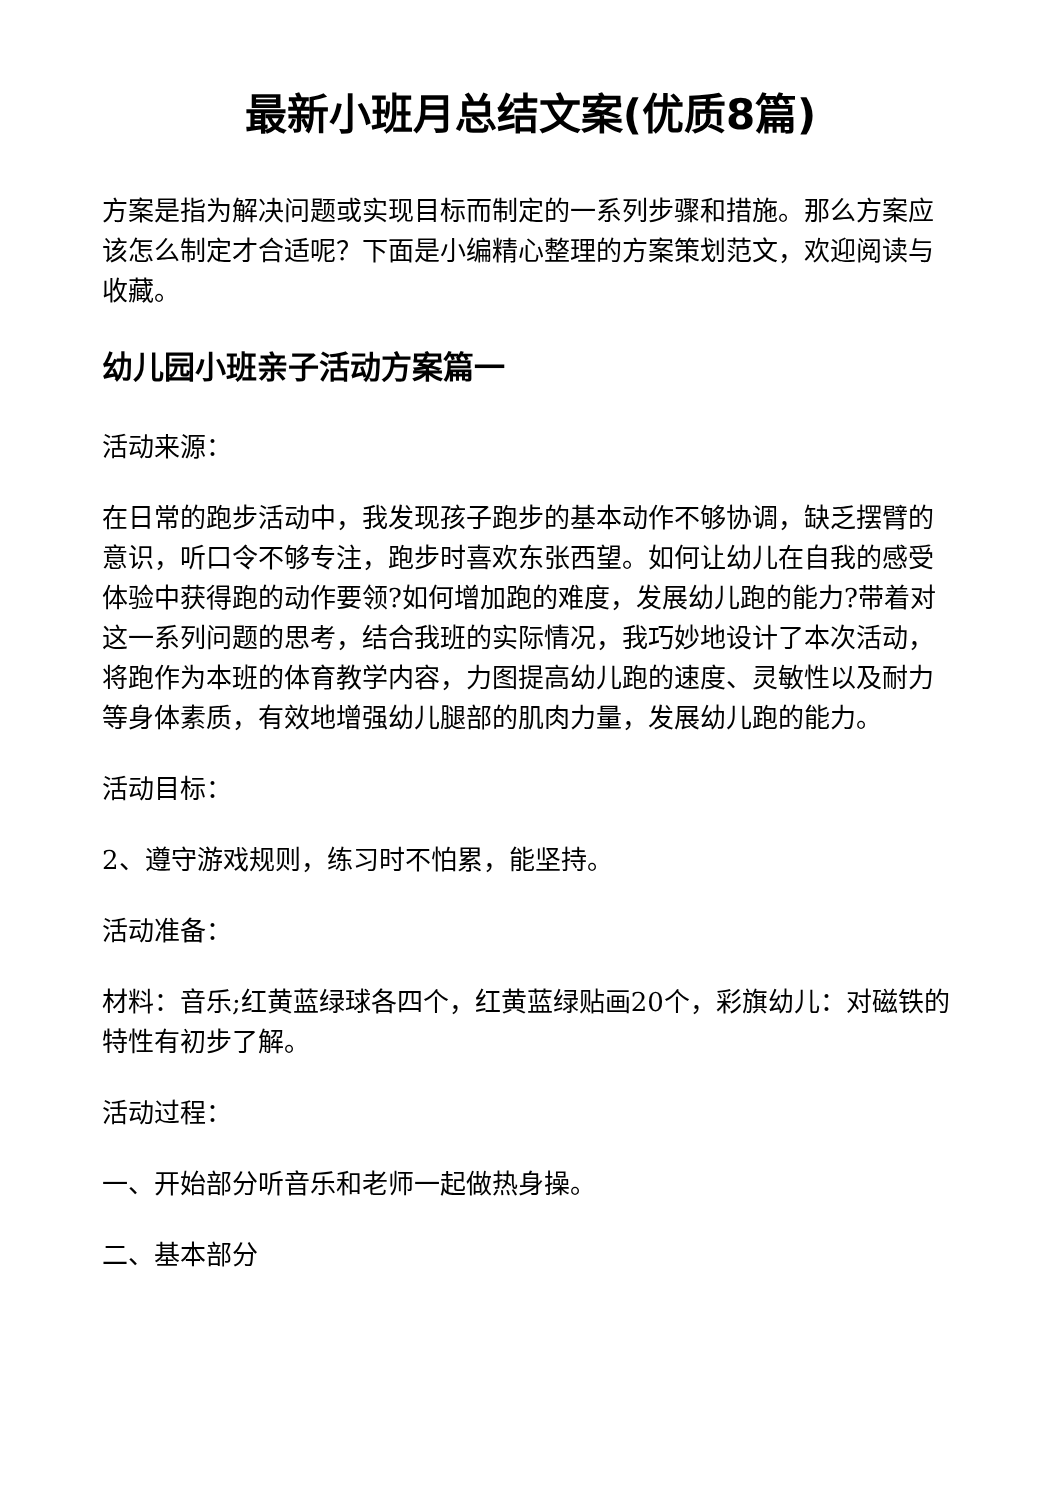最新小班月总结文案(优质8篇)
方案是指为解决问题或实现目标而制定的一系列步骤和措施。那么方案应该怎么制定才合适呢？下面是小编精心整理的方案策划范文，欢迎阅读与收藏。
幼儿园小班亲子活动方案篇一
活动来源：
在日常的跑步活动中，我发现孩子跑步的基本动作不够协调，缺乏摆臂的意识，听口令不够专注，跑步时喜欢东张西望。如何让幼儿在自我的感受体验中获得跑的动作要领?如何增加跑的难度，发展幼儿跑的能力?带着对这一系列问题的思考，结合我班的实际情况，我巧妙地设计了本次活动，将跑作为本班的体育教学内容，力图提高幼儿跑的速度、灵敏性以及耐力等身体素质，有效地增强幼儿腿部的肌肉力量，发展幼儿跑的能力。
活动目标：
2、遵守游戏规则，练习时不怕累，能坚持。
活动准备：
材料：音乐;红黄蓝绿球各四个，红黄蓝绿贴画20个，彩旗幼儿：对磁铁的特性有初步了解。
活动过程：
一、开始部分听音乐和老师一起做热身操。
二、基本部分